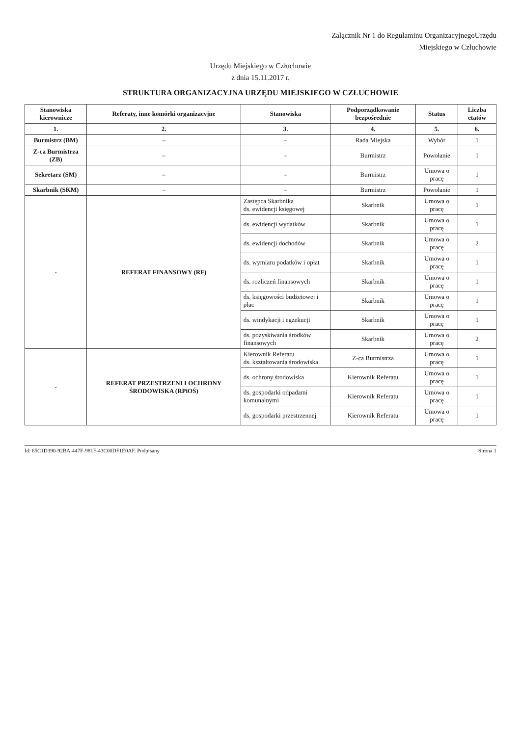Załącznik Nr 1 do Regulaminu OrganizacyjnegoUrzędu
Miejskiego w Człuchowie
Urzędu Miejskiego w Człuchowie
z dnia 15.11.2017 r.
STRUKTURA ORGANIZACYJNA URZĘDU MIEJSKIEGO W CZŁUCHOWIE
| Stanowiska kierownicze | Referaty, inne komórki organizacyjne | Stanowiska | Podporządkowanie bezpośrednie | Status | Liczba etatów |
| --- | --- | --- | --- | --- | --- |
| 1. | 2. | 3. | 4. | 5. | 6. |
| Burmistrz (BM) | – | – | Rada Miejska | Wybór | 1 |
| Z-ca Burmistrza (ZB) | – | – | Burmistrz | Powołanie | 1 |
| Sekretarz (SM) | – | – | Burmistrz | Umowa o pracę | 1 |
| Skarbnik (SKM) | – | – | Burmistrz | Powołanie | 1 |
| - | REFERAT FINANSOWY (RF) | Zastępca Skarbnika ds. ewidencji księgowej | Skarbnik | Umowa o pracę | 1 |
| | | ds. ewidencji wydatków | Skarbnik | Umowa o pracę | 1 |
| | | ds. ewidencji dochodów | Skarbnik | Umowa o pracę | 2 |
| | | ds. wymiaru podatków i opłat | Skarbnik | Umowa o pracę | 1 |
| | | ds. rozliczeń finansowych | Skarbnik | Umowa o pracę | 1 |
| | | ds. księgowości budżetowej i płac | Skarbnik | Umowa o pracę | 1 |
| | | ds. windykacji i egzekucji | Skarbnik | Umowa o pracę | 1 |
| | | ds. pozyskiwania środków finansowych | Skarbnik | Umowa o pracę | 2 |
| - | REFERAT PRZESTRZENI I OCHRONY ŚRODOWISKA (RPiOŚ) | Kierownik Referatu ds. kształtowania środowiska | Z-ca Burmistrza | Umowa o pracę | 1 |
| | | ds. ochrony środowiska | Kierownik Referatu | Umowa o pracę | 1 |
| | | ds. gospodarki odpadami komunalnymi | Kierownik Referatu | Umowa o pracę | 1 |
| | | ds. gospodarki przestrzennej | Kierownik Referatu | Umowa o pracę | 1 |
Id: 65C1D390-92BA-447F-981F-43C00DF1E0AF. Podpisany Strona 1